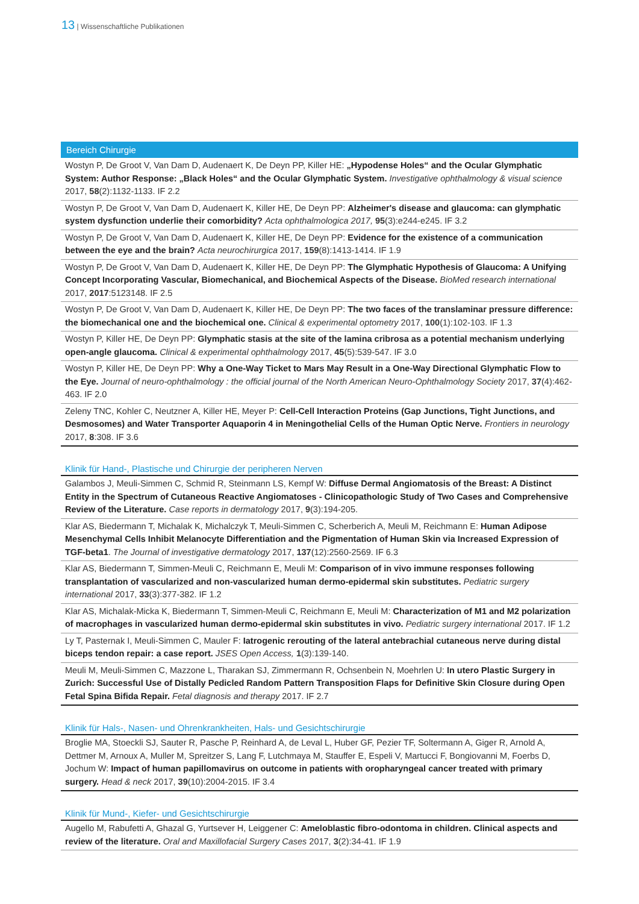13 | Wissenschaftliche Publikationen
Bereich Chirurgie
Wostyn P, De Groot V, Van Dam D, Audenaert K, De Deyn PP, Killer HE: „Hypodense Holes“ and the Ocular Glymphatic System: Author Response: „Black Holes“ and the Ocular Glymphatic System. Investigative ophthalmology & visual science 2017, 58(2):1132-1133. IF 2.2
Wostyn P, De Groot V, Van Dam D, Audenaert K, Killer HE, De Deyn PP: Alzheimer's disease and glaucoma: can glymphatic system dysfunction underlie their comorbidity? Acta ophthalmologica 2017, 95(3):e244-e245. IF 3.2
Wostyn P, De Groot V, Van Dam D, Audenaert K, Killer HE, De Deyn PP: Evidence for the existence of a communication between the eye and the brain? Acta neurochirurgica 2017, 159(8):1413-1414. IF 1.9
Wostyn P, De Groot V, Van Dam D, Audenaert K, Killer HE, De Deyn PP: The Glymphatic Hypothesis of Glaucoma: A Unifying Concept Incorporating Vascular, Biomechanical, and Biochemical Aspects of the Disease. BioMed research international 2017, 2017:5123148. IF 2.5
Wostyn P, De Groot V, Van Dam D, Audenaert K, Killer HE, De Deyn PP: The two faces of the translaminar pressure difference: the biomechanical one and the biochemical one. Clinical & experimental optometry 2017, 100(1):102-103. IF 1.3
Wostyn P, Killer HE, De Deyn PP: Glymphatic stasis at the site of the lamina cribrosa as a potential mechanism underlying open-angle glaucoma. Clinical & experimental ophthalmology 2017, 45(5):539-547. IF 3.0
Wostyn P, Killer HE, De Deyn PP: Why a One-Way Ticket to Mars May Result in a One-Way Directional Glymphatic Flow to the Eye. Journal of neuro-ophthalmology : the official journal of the North American Neuro-Ophthalmology Society 2017, 37(4):462-463. IF 2.0
Zeleny TNC, Kohler C, Neutzner A, Killer HE, Meyer P: Cell-Cell Interaction Proteins (Gap Junctions, Tight Junctions, and Desmosomes) and Water Transporter Aquaporin 4 in Meningothelial Cells of the Human Optic Nerve. Frontiers in neurology 2017, 8:308. IF 3.6
Klinik für Hand-, Plastische und Chirurgie der peripheren Nerven
Galambos J, Meuli-Simmen C, Schmid R, Steinmann LS, Kempf W: Diffuse Dermal Angiomatosis of the Breast: A Distinct Entity in the Spectrum of Cutaneous Reactive Angiomatoses - Clinicopathologic Study of Two Cases and Comprehensive Review of the Literature. Case reports in dermatology 2017, 9(3):194-205.
Klar AS, Biedermann T, Michalak K, Michalczyk T, Meuli-Simmen C, Scherberich A, Meuli M, Reichmann E: Human Adipose Mesenchymal Cells Inhibit Melanocyte Differentiation and the Pigmentation of Human Skin via Increased Expression of TGF-beta1. The Journal of investigative dermatology 2017, 137(12):2560-2569. IF 6.3
Klar AS, Biedermann T, Simmen-Meuli C, Reichmann E, Meuli M: Comparison of in vivo immune responses following transplantation of vascularized and non-vascularized human dermo-epidermal skin substitutes. Pediatric surgery international 2017, 33(3):377-382. IF 1.2
Klar AS, Michalak-Micka K, Biedermann T, Simmen-Meuli C, Reichmann E, Meuli M: Characterization of M1 and M2 polarization of macrophages in vascularized human dermo-epidermal skin substitutes in vivo. Pediatric surgery international 2017. IF 1.2
Ly T, Pasternak I, Meuli-Simmen C, Mauler F: Iatrogenic rerouting of the lateral antebrachial cutaneous nerve during distal biceps tendon repair: a case report. JSES Open Access, 1(3):139-140.
Meuli M, Meuli-Simmen C, Mazzone L, Tharakan SJ, Zimmermann R, Ochsenbein N, Moehrlen U: In utero Plastic Surgery in Zurich: Successful Use of Distally Pedicled Random Pattern Transposition Flaps for Definitive Skin Closure during Open Fetal Spina Bifida Repair. Fetal diagnosis and therapy 2017. IF 2.7
Klinik für Hals-, Nasen- und Ohrenkrankheiten, Hals- und Gesichtschirurgie
Broglie MA, Stoeckli SJ, Sauter R, Pasche P, Reinhard A, de Leval L, Huber GF, Pezier TF, Soltermann A, Giger R, Arnold A, Dettmer M, Arnoux A, Muller M, Spreitzer S, Lang F, Lutchmaya M, Stauffer E, Espeli V, Martucci F, Bongiovanni M, Foerbs D, Jochum W: Impact of human papillomavirus on outcome in patients with oropharyngeal cancer treated with primary surgery. Head & neck 2017, 39(10):2004-2015. IF 3.4
Klinik für Mund-, Kiefer- und Gesichtschirurgie
Augello M, Rabufetti A, Ghazal G, Yurtsever H, Leiggener C: Ameloblastic fibro-odontoma in children. Clinical aspects and review of the literature. Oral and Maxillofacial Surgery Cases 2017, 3(2):34-41. IF 1.9